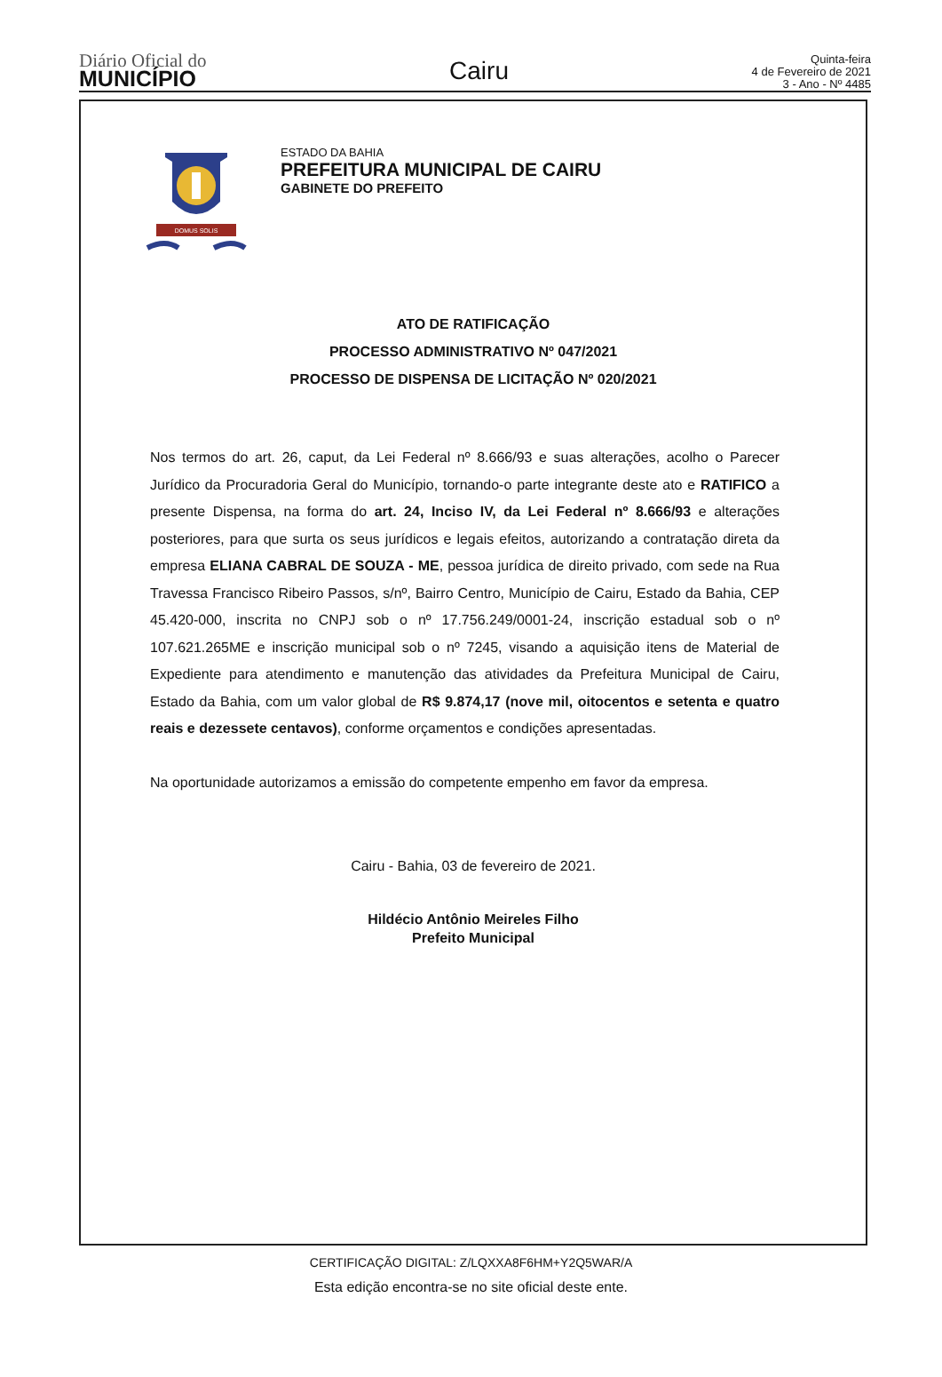Diário Oficial do
MUNICÍPIO
Cairu
Quinta-feira
4 de Fevereiro de 2021
3 - Ano - Nº 4485
DOMUS SOLIS
ESTADO DA BAHIA
PREFEITURA MUNICIPAL DE CAIRU
GABINETE DO PREFEITO
ATO DE RATIFICAÇÃO
PROCESSO ADMINISTRATIVO Nº 047/2021
PROCESSO DE DISPENSA DE LICITAÇÃO Nº 020/2021
Nos termos do art. 26, caput, da Lei Federal nº 8.666/93 e suas alterações, acolho o Parecer Jurídico da Procuradoria Geral do Município, tornando-o parte integrante deste ato e RATIFICO a presente Dispensa, na forma do art. 24, Inciso IV, da Lei Federal nº 8.666/93 e alterações posteriores, para que surta os seus jurídicos e legais efeitos, autorizando a contratação direta da empresa ELIANA CABRAL DE SOUZA - ME, pessoa jurídica de direito privado, com sede na Rua Travessa Francisco Ribeiro Passos, s/nº, Bairro Centro, Município de Cairu, Estado da Bahia, CEP 45.420-000, inscrita no CNPJ sob o nº 17.756.249/0001-24, inscrição estadual sob o nº 107.621.265ME e inscrição municipal sob o nº 7245, visando a aquisição itens de Material de Expediente para atendimento e manutenção das atividades da Prefeitura Municipal de Cairu, Estado da Bahia, com um valor global de R$ 9.874,17 (nove mil, oitocentos e setenta e quatro reais e dezessete centavos), conforme orçamentos e condições apresentadas.
Na oportunidade autorizamos a emissão do competente empenho em favor da empresa.
Cairu - Bahia, 03 de fevereiro de 2021.
Hildécio Antônio Meireles Filho
Prefeito Municipal
CERTIFICAÇÃO DIGITAL: Z/LQXXA8F6HM+Y2Q5WAR/A
Esta edição encontra-se no site oficial deste ente.